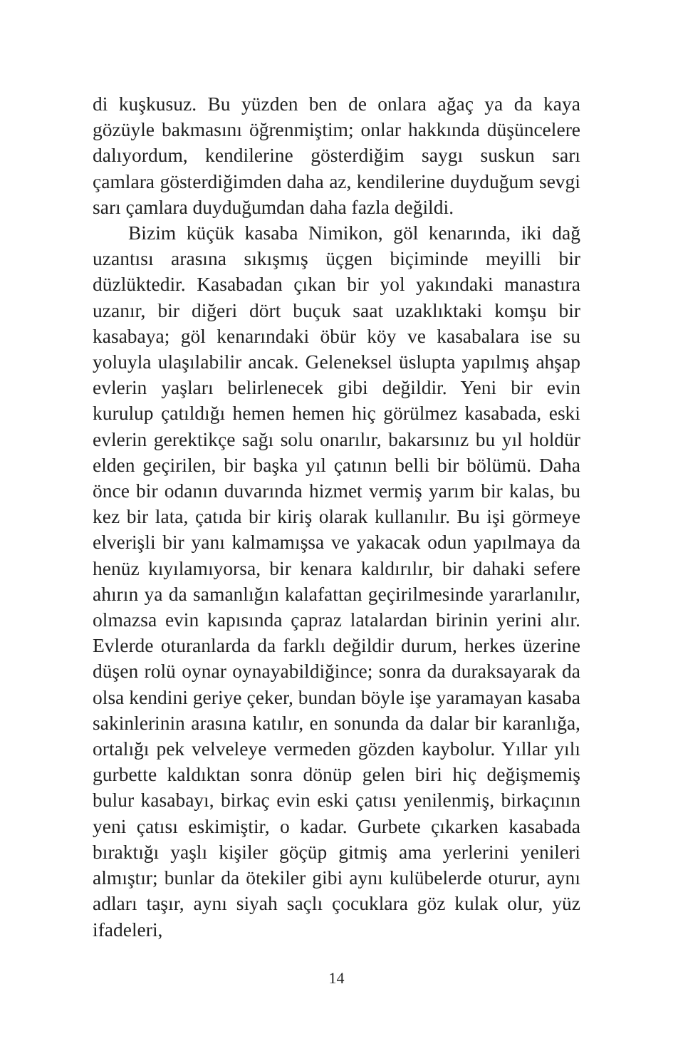di kuşkusuz. Bu yüzden ben de onlara ağaç ya da kaya gözüyle bakmasını öğrenmiştim; onlar hakkında düşüncelere dalıyordum, kendilerine gösterdiğim saygı suskun sarı çamlara gösterdiğimden daha az, kendilerine duyduğum sevgi sarı çamlara duyduğumdan daha fazla değildi.
Bizim küçük kasaba Nimikon, göl kenarında, iki dağ uzantısı arasına sıkışmış üçgen biçiminde meyilli bir düzlüktedir. Kasabadan çıkan bir yol yakındaki manastıra uzanır, bir diğeri dört buçuk saat uzaklıktaki komşu bir kasabaya; göl kenarındaki öbür köy ve kasabalara ise su yoluyla ulaşılabilir ancak. Geleneksel üslupta yapılmış ahşap evlerin yaşları belirlenecek gibi değildir. Yeni bir evin kurulup çatıldığı hemen hemen hiç görülmez kasabada, eski evlerin gerektikçe sağı solu onarılır, bakarsınız bu yıl holdür elden geçirilen, bir başka yıl çatının belli bir bölümü. Daha önce bir odanın duvarında hizmet vermiş yarım bir kalas, bu kez bir lata, çatıda bir kiriş olarak kullanılır. Bu işi görmeye elverişli bir yanı kalmamışsa ve yakacak odun yapılmaya da henüz kıyılamıyorsa, bir kenara kaldırılır, bir dahaki sefere ahırın ya da samanlığın kalafattan geçirilmesinde yararlanılır, olmazsa evin kapısında çapraz latalardan birinin yerini alır. Evlerde oturanlarda da farklı değildir durum, herkes üzerine düşen rolü oynar oynayabildiğince; sonra da duraksayarak da olsa kendini geriye çeker, bundan böyle işe yaramayan kasaba sakinlerinin arasına katılır, en sonunda da dalar bir karanlığa, ortalığı pek velveleye vermeden gözden kaybolur. Yıllar yılı gurbette kaldıktan sonra dönüp gelen biri hiç değişmemiş bulur kasabayı, birkaç evin eski çatısı yenilenmiş, birkaçının yeni çatısı eskimiştir, o kadar. Gurbete çıkarken kasabada bıraktığı yaşlı kişiler göçüp gitmiş ama yerlerini yenileri almıştır; bunlar da ötekiler gibi aynı kulübelerde oturur, aynı adları taşır, aynı siyah saçlı çocuklara göz kulak olur, yüz ifadeleri,
14